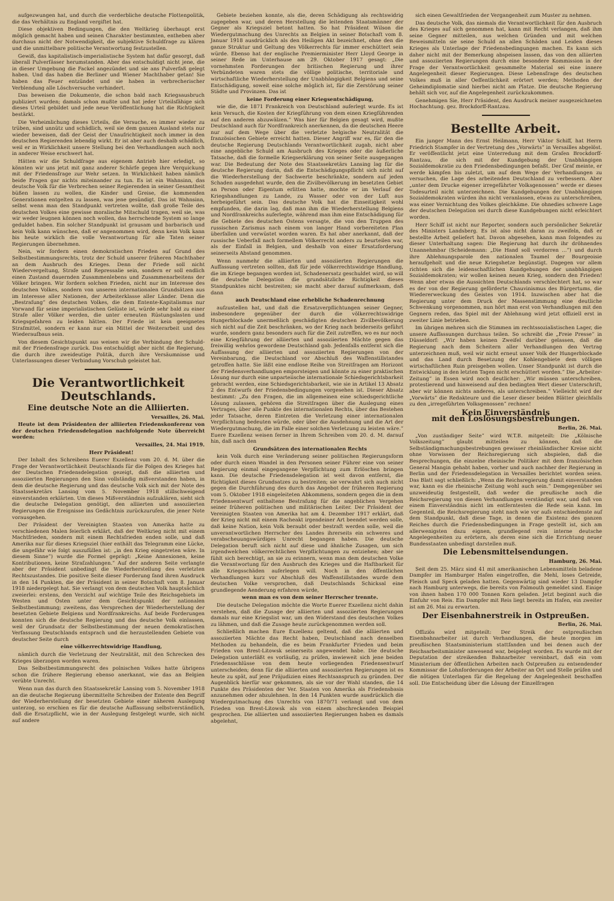aufgezwungen hat, und durch die verderbliche deutsche Flottenpolitik, die das Verhältnis zu England vergiftet hat.
Diese objektiven Bedingungen, die den Weltkrieg überhaupt erst möglich gemacht haben und seinen Charakter bestimmten, entheben aber durchaus nicht der Notwendigkeit, die subjektive Schuldfrage zu klären und die unmittelbare politische Verantwortung festzustellen.
Gewiß, das kapitalistisch-imperialistische System hat dafür gesorgt, daß überall Pulverfässer herumstanden. Aber das entschuldigt nicht jene, die in dieser Umgebung die Fackel angezündet und sie ans Pulverfaß gelegt haben. Und das haben die Berliner und Wiener Machthaber getan! Sie haben das Feuer entzündet und sie haben in verbrecherischer Verblendung alle Löschversuche verhindert.
Das beweisen die Dokumente, die schon bald nach Kriegsausbruch publiziert wurden; damals schon mußte und hat jeder Urteilsfähige sich dieses Urteil gebildet und jede neue Veröffentlichung hat die Richtigkeit bestärkt.
Die Verheimlichung dieses Urteils, die Versuche, es immer wieder zu trüben, sind unnütz und schädlich, weil sie dem ganzen Ausland stets nur wieder beweisen, daß der Geist der Unaufrichtigkeit noch immer in den deutschen Regierenden lebendig wirkt. Er ist aber auch deshalb schädlich, weil er in Wirklichkeit unsere Stellung bei den Verhandlungen auch noch in anderer Weise erschwert hat.
Hätten wir die Schuldfrage aus eigenem Antrieb hier erledigt, so könnten wir uns jetzt mit ganz anderer Schärfe gegen ihre Verquickung mit der Friedensfrage zur Wehr setzen. In Wirklichkeit haben nämlich beide Fragen gar nichts miteinander zu tun. Es ist ein Wahnsinn, das deutsche Volk für die Verbrechen seiner Regierenden in seiner Gesamtheit büßen lassen zu wollen, die Kinder und Greise, die kommenden Generationen entgelten zu lassen, was jene gesündigt. Das ist Wahnsinn, selbst wenn man den Standpunkt vertreten wollte, daß große Teile des deutschen Volkes eine gewisse moralische Mitschuld tragen, weil sie, was wir weder leugnen können noch wollen, das herrschende System so lange geduldet haben. Ein solcher Standpunkt ist grausam und barbarisch und kein Volk kann wünschen, daß er angenommen wird, denn kein Volk kann bis heute wirklich die volle Verantwortung für alle Taten seiner Regierungen übernehmen.
Nein, wir fordern einen demokratischen Frieden auf Grund des Selbstbestimmungsrechts, trotz der Schuld unserer früheren Machthaber an dem Ausbruch des Krieges. Denn der Friede soll nicht Wiedervergeltung, Strafe und Repressalie sein, sondern er soll endlich einen Zustand dauernden Zusammenlebens und Zusammenarbeitens der Völker bringen. Wir fordern solchen Frieden, nicht nur im Interesse des deutschen Volkes, sondern von unseren internationalen Grundsätzen aus im Interesse aller Nationen, der Arbeiterklasse aller Länder. Denn die „Bestrafung“ des deutschen Volkes, die dem Entente-Kapitalismus nur Vorwand für seine imperialistischen Gelüste ist, würde sehr bald zu einer Strafe aller Völker werden, die unter erneuten Rüstungslasten und Kriegsgefahren zu leiden hätten. Der Friede ist kein geeignetes Strafmittel, sondern er kann nur ein Mittel der Weiterarbeit und des Wiederaufbaus sein.
Von diesem Gesichtspunkt aus weisen wir die Verbindung der Schuld- mit der Friedensfrage zurück. Das entschuldigt aber nicht die Regierung, die durch ihre zweideutige Politik, durch ihre Versäumnisse und Unterlassungen dieser Verbindung Vorschub geleistet hat.
Die Verantwortlichkeit Deutschlands.
Eine deutsche Note an die Alliierten.
Versailles, 26. Mai.
Heute ist dem Präsidenten der alliierten Friedenskonferenz von der deutschen Friedensdelegation nachfolgende Note überreicht worden:
Versailles, 24. Mai 1919.
Herr Präsident!
Der Inhalt des Schreibens Euerer Exzellenz vom 20. d. M. über die Frage der Verantwortlichkeit Deutschlands für die Folgen des Krieges hat der Deutschen Friedensdelegation gezeigt, daß die alliierten und assoziierten Regierungen den Sinn vollständig mißverstanden haben, in dem die deutsche Regierung und das deutsche Volk sich mit der Note des Staatssekretärs Lansing vom 5. November 1918 stillschweigend einverstanden erklärten. Um dieses Mißverständnis aufzuklären, sieht sich die deutsche Delegation genötigt, den alliierten und assoziierten Regierungen die Ereignisse ins Gedächtnis zurückzurufen, die jener Note vorausgehen.
Der Präsident der Vereinigten Staaten von Amerika hatte zu verschiedenen Malen feierlich erklärt, daß der Weltkrieg nicht mit einem Machtfrieden, sondern mit einem Rechtsfrieden enden solle, und daß Amerika nur für dieses Kriegsziel (hier enthält das Telegramm eine Lücke, die ungefähr wie folgt auszufüllen ist: „in den Krieg eingetreten wäre. In diesem Sinne“) wurde die Formel geprägt: „Keine Annexionen, keine Kontributionen, keine Strafzahlungen.“ Auf der anderen Seite verlangte aber der Präsident unbedingt die Wiederherstellung des verletzten Rechtszustandes. Die positive Seite dieser Forderung fand ihren Ausdruck in den 14 Punkten, die der Präsident in seiner Botschaft vom 8. Januar 1918 niedergelegt hat. Sie verlangt von dem deutschen Volk hauptsächlich zweierlei: erstens, den Verzicht auf wichtige Teile des Reichsgebiets im Westen und Osten unter dem Gesichtspunkt der nationalen Selbstbestimmung; zweitens, das Versprechen der Wiederherstellung der besetzten Gebiete Belgiens und Nordfrankreichs. Auf beide Forderungen konnten sich die deutsche Regierung und das deutsche Volk einlassen, weil der Grundsatz der Selbstbestimmung der neuen demokratischen Verfassung Deutschlands entsprach und die herzustellenden Gebiete von deutscher Seite durch
eine völkerrechtswidrige Handlung,
nämlich durch die Verletzung der Neutralität, mit den Schrecken des Krieges überzogen worden waren.
Das Selbstbestimmungsrecht des polnischen Volkes hatte übrigens schon die frühere Regierung ebenso anerkannt, wie das an Belgien verübte Unrecht.
Wenn nun das durch den Staatssekretär Lansing vom 5. November 1918 an die deutsche Regierung übermittelte Schreiben der Entente den Begriff der Wiederherstellung der besetzten Gebiete einer näheren Auslegung unterzog, so erschien es für die deutsche Auffassung selbstverständlich, daß die Ersatzpflicht, wie in der Auslegung festgelegt wurde, sich nicht auf andere
Gebiete beziehen konnte, als die, deren Schädigung als rechtswidrig zugegeben war, und deren Herstellung die leitenden Staatsmänner der Gegner als Kriegsziel betont hatten. So hat Präsident Wilson die Wiedergutmachung des Unrechts an Belgien in seiner Botschaft vom 8. Januar 1918 ausdrücklich als den Heiligen Akt bezeichnet, ohne den die ganze Struktur und Geltung des Völkerrechts für immer erschüttert sein würde. Ebenso hat der englische Premierminister Herr Lloyd George in seiner Rede im Unterhause am 29. Oktober 1917 gesagt: „Die vornehmsten Forderungen der britischen Regierung und ihrer Verbündeten waren stets die völlige politische, territoriale und wirtschaftliche Wiederherstellung der Unabhängigkeit Belgiens und seine Entschädigung, soweit eine solche möglich ist, für die Zerstörung seiner Städte und Provinzen. Das ist
keine Forderung einer Kriegsentschädigung,
wie die, die 1871 Frankreich von Deutschland auferlegt wurde. Es ist kein Versuch, die Kosten der Kriegführung von dem einen Kriegführenden auf den anderen abzuwälzen.“ Was hier für Belgien gesagt wird, mußte Deutschland auch für Nordfrankreich anerkennen, da die deutschen Heere nur auf dem Wege über die verletzte belgische Neutralität die französischen Gebiete erreicht hatten. Dieser Angriff war es, für den die deutsche Regierung Deutschlands Verantwortlichkeit zugab, nicht aber eine angebliche Schuld am Ausbruch des Krieges oder die äußerliche Tatsache, daß die formelle Kriegserklärung von seiner Seite ausgegangen war. Die Bedeutung der Note des Staatssekretärs Lansing lag für die deutsche Regierung darin, daß die Entschädigungspflicht sich nicht auf die Wiederherstellung der Sachwerte beschränkte, sondern auf jeden Schaden ausgedehnt wurde, den die Zivilbevölkerung im besetzten Gebiet an Person oder Eigentum erlitten hatte, mochte er im Verlauf der Kriegshandlungen zu Lande, zu Wasser oder von der Luft aus herbeigeführt sein. Das deutsche Volk hat die Einseitigkeit wohl empfunden, die darin lag, daß man ihm die Wiederherstellung Belgiens und Nordfrankreichs auferlegte, während man ihm eine Entschädigung für die Gebiete des deutschen Ostens versagte, die von den Truppen des russischen Zarismus nach einem von langer Hand vorbereiteten Plan überfallen und verwüstet worden waren. Es hat aber anerkannt, daß der russische Ueberfall nach formellem Völkerrecht anders zu beurteilen war, als der Einfall in Belgien, und deshalb von einer Ersatzforderung seinerseits Abstand genommen.
Wenn nunmehr die alliierten und assoziierten Regierungen die Auffassung vertreten sollten, daß für jede völkerrechtswidrige Handlung, die im Kriege begangen worden ist, Schadenersatz geschuldet wird, so will die deutsche Delegation die grundsätzliche Richtigkeit dieses Standpunktes nicht bestreiten; sie macht aber darauf aufmerksam, daß dann
auch Deutschland eine erhebliche Schadenrechnung
aufzustellen hat, und daß die Ersatzverpflichtungen seiner Gegner, insbesondere gegenüber der durch die völkerrechtswidrige Hungerblockade unermeßlich geschädigten deutschen Zivilbevölkerung sich nicht auf die Zeit beschränken, wo der Krieg nach beiderseits geführt wurde, sondern ganz besonders auch für die Zeit zutreffen, wo es nur noch eine Kriegführung der alliierten und assoziierten Mächte gegen das freiwillig wehrlos gewordene Deutschland gab. Jedenfalls entfernt sich die Auffassung der alliierten und assoziierten Regierungen von der Vereinbarung, die Deutschland vor Abschluß des Waffenstillstandes getroffen hatte. Sie läßt eine endlose Reihe von Streitfragen am Horizont der Friedensverhandlungen emporsteigen und könnte zu einer praktischen Lösung nur durch eine unparteiische internationale Schiedsgerichtsbarkeit gebracht werden, eine Schiedsgerichtsbarkeit, wie sie in Artikel 13 Absatz 2 des Entwurfs der Friedensbedingungen vorgesehen ist. Dieser Absatz bestimmt: „Zu den Fragen, die im allgemeinen eine schiedsgerichtliche Lösung zulassen, gehören die Streitfragen über die Auslegung eines Vertrages, über alle Punkte des internationalen Rechts, über das Bestehen jeder Tatsache, deren Eintreten die Verletzung einer internationalen Verpflichtung bedeuten würde, oder über die Ausdehnung und die Art der Wiedergutmachung, die im Falle einer solchen Verletzung zu leisten wäre.“ Euere Exzellenz weisen ferner in Ihrem Schreiben vom 20. d. M. darauf hin, daß nach den
Grundsätzen des internationalen Rechts
kein Volk durch eine Veränderung seiner politischen Regierungsform oder durch einen Wandel in den Personen seiner Führer eine von seiner Regierung einmal eingegangene Verpflichtung zum Erlöschen bringen kann. Die deutsche Friedensdelegation ist weit davon entfernt, die Richtigkeit dieses Grundsatzes zu bestreiten; sie verwahrt sich auch nicht gegen die Durchführung des durch das Angebot der früheren Regierung vom 5. Oktober 1918 eingeleiteten Abkommens, sondern gegen die in dem Friedensentwurf enthaltene Bestrafung für die angeblichen Vergehen seiner früheren politischen und militärischen Leiter. Der Präsident der Vereinigten Staaten von Amerika hat am 4. Dezember 1917 erklärt, daß der Krieg nicht mit einem Racheakt irgendeiner Art beendet werden solle, daß keine Nation, kein Volk beraubt oder bestraft werden solle, weil die unverantwortlichen Herrscher des Landes ihrerseits ein schweres und verabscheuungswürdiges Unrecht begangen haben. Die deutsche Delegation beruft sich nicht auf diese und ähnliche Zusagen, um sich irgendwelchen völkerrechtlichen Verpflichtungen zu entziehen; aber sie fühlt sich berechtigt, an sie zu erinnern, wenn man dem deutschen Volke die Verantwortung für den Ausbruch des Krieges und die Haftbarkeit für alle Kriegsschäden auferlegen will. Noch in den öffentlichen Verhandlungen kurz vor Abschluß des Waffenstillstandes wurde dem deutschen Volke versprochen, daß Deutschlands Schicksal eine grundlegende Aenderung erfahren würde,
wenn man es von dem seiner Herrscher trennte.
Die deutsche Delegation möchte die Worte Euerer Exzellenz nicht dahin verstehen, daß die Zusage der alliierten und assoziierten Regierungen damals nur eine Kriegslist war, um den Widerstand des deutschen Volkes zu lähmen, und daß die Zusage heute zurückgenommen werden soll.
Schließlich machen Eure Exzellenz geltend, daß die alliierten und assoziierten Mächte das Recht haben, Deutschland nach denselben Methoden zu behandeln, die es beim Frankfurter Frieden und beim Frieden von Brest-Litowsk seinerseits angewendet habe. Die deutsche Delegation unterläßt es vorläufig, zu prüfen, inwieweit sich jene beiden Friedensschlüsse von dem heute vorliegenden Friedensentwurf unterscheiden; denn für die alliierten und assoziierten Regierungen ist es heute zu spät, auf jene Präjudizien eines Rechtsanspruch zu gründen. Der Augenblick hierfür war gekommen, als sie vor der Wahl standen, die 14 Punkte des Präsidenten der Ver. Staaten von Amerika als Friedensbasis anzunehmen oder abzulehnen. In den 14 Punkten wurde ausdrücklich die Wiedergutmachung des Unrechts von 1870/71 verlangt und von dem Frieden von Brest-Litowsk als von einem abschreckenden Beispiel gesprochen. Die alliierten und assoziierten Regierungen haben es damals abgelehnt,
sich einen Gewaltfrieden der Vergangenheit zum Muster zu nehmen.
Das deutsche Volk, das niemals die Verantwortlichkeit für den Ausbruch des Krieges auf sich genommen hat, kann mit Recht verlangen, daß ihm seine Gegner mitteilen, aus welchen Gründen und mit welchen Beweismitteln sie seine Schuld an allen Schäden und Leiden dieses Krieges als Unterlage der Friedensbedingungen machen. Es kann sich daher nicht mit der Bemerkung abspeisen lassen, das von den alliierten und assoziierten Regierungen durch eine besondere Kommission in der Frage der Verantwortlichkeit gesammelte Material sei eine innere Angelegenheit dieser Regierungen. Diese Lebensfrage des deutschen Volkes muß in aller Oeffentlichkeit erörtert werden; Methoden der Geheimdiplomatie sind hierbei nicht am Platze. Die deutsche Regierung behält sich vor, auf die Angelegenheit zurückzukommen.
Genehmigen Sie, Herr Präsident, den Ausdruck meiner ausgezeichneten Hochachtung. gez. Brockdorff-Rantzau.
Bestellte Arbeit.
Ein junger Mann des Ernst Heilmann, Herr Viktor Schiff, hat Herrn Friedrich Stampfer in der Vertretung des „Vorwärts“ in Versailles abgelöst. Er veröffentlicht jetzt eine Unterredung mit dem Grafen Brockdorff-Rantzau, die sich mit der Kundgebung der Unabhängigen Sozialdemokratie zu den Friedensbedingungen befaßt. Der Graf meinte, er werde kämpfen bis zuletzt, um auf dem Wege der Verhandlungen zu versuchen, die Lage des arbeitenden Deutschland zu verbessern. Aber „unter dem Drucke eigener irregeführter Volksgenossen“ werde er dieses Todesurteil nicht unterzeichnen. Die Kundgebungen der Unabhängigen Sozialdemokraten würden ihn nicht veranlassen, etwas zu unterschreiben, was einer Vernichtung des Volkes gleichkäme. Die ohnedies schwere Lage der deutschen Delegation sei durch diese Kundgebungen nicht erleichtert worden.
Herr Schiff ist nicht nur Reporter, sondern auch persönlicher Sekretär des Ministers Landsberg. Es ist also nicht daran zu zweifeln, daß er bestellte Arbeit geliefert hat. Davon abgesehen, kann man folgendes zu dieser Unterhaltung sagen: Die Regierung hat durch ihr dröhnendes Unannehmbar (Scheidemann: „Die Hand soll verdorren …“) und durch ihre Ablehnungsparole den nationalen Taumel der Bourgeoisie heraufgeholt und die neue Kriegshetze begünstigt. Dagegen vor allem richten sich die leidenschaftlichen Kundgebungen der unabhängigen Sozialdemokraten; wir wollen keinen neuen Krieg, sondern den Frieden! Wenn aber etwas die Aussichten Deutschlands verschlechtert hat, so war es der von der Regierung geförderte Chauvinismus des Bürgertums, die Wiedererweckung des Geistes von 1914. Inzwischen aber hat die Regierung unter dem Druck der Massenstimmung eine deutliche Schwenkung vorgenommen, nun hört man erst von Verhandlungen mit den Gegnern reden, das Spiel mit der Ablehnung wird jetzt offiziell erst in zweiter Linie betrieben.
Im übrigen mehren sich die Stimmen im rechtssozialistischen Lager, die unsere Auffassungen durchaus teilen. So schreibt die „Freie Presse“ in Düsseldorf: „Wir haben keinen Zweifel darüber gelassen, daß die Regierung nach dem Scheitern aller Verhandlungen den Vertrag unterzeichnen muß, weil wir nicht erneut unser Volk der Hungerblockade und das Land durch Besetzung der Kohlengebiete dem völligen wirtschaftlichen Ruin preisgeben wollen. Unser Standpunkt ist durch die Entwicklung in den letzten Tagen nicht erschüttert worden.“ Die „Arbeiter-Zeitung“ in Essen wird noch deutlicher: „Wir müssen unterschreiben, protestierend und hinweisend auf den bedingten Wert dieser Unterschrift, aber wir können nichts anderes, als unterschreiben.“ Vielleicht wird der „Vorwärts“ die Redakteure und die Leser dieser beiden Blätter gleichfalls zu den „irregeführten Volksgenossen“ rechnen!
Kein Einverständnis
mit den Loslösungsbestrebungen.
Berlin, 26. Mai.
„Von zuständiger Seite“ wird W.T.B. mitgeteilt: Die „Kölnische Volkszeitung“ glaubt mitteilen zu können, daß die Selbständigmachungsbestrebungen gewisser rheinländischer Kreise nicht ohne Vorwissen der Reichsregierung sich abspielen, daß die Besprechungen, die einzelne rheinische Politiker mit dem französischen General Mangin gehabt haben, vorher und auch nachher der Regierung in Berlin und der Friedensdelegation in Versailles berichtet worden seien. Das Blatt sagt schließlich: „Wenn die Reichsregierung damit einverstanden war, kann es die rheinische Zeitung wohl auch sein.“ Demgegenüber sei unzweideutig festgestellt, daß weder die preußische noch die Reichsregierung von diesen Verhandlungen verständigt war, und daß von einem Einverständnis nicht im entferntesten die Rede sein kann. Im Gegenteil, die Reichsregierung steht nach wie vor aufs entschiedenste auf dem Standpunkt, daß diese Tage, in denen die Existenz des ganzen Reiches durch die Friedensbedingungen in Frage gestellt ist, sich am allerwenigsten dazu eignen, grundlegend rein interne deutsche Angelegenheiten zu erörtern, als deren eine sich die Errichtung neuer Bundesstaaten unbedingt darstellen muß.
Die Lebensmittelsendungen.
Hamburg, 26. Mai.
Seit dem 25. März sind 41 mit amerikanischen Lebensmitteln beladene Dampfer im Hamburger Hafen eingetroffen, die Mehl, loses Getreide, Fleisch und Speck geladen hatten. Gegenwärtig sind wieder 13 Dampfer nach Hamburg unterwegs, die bereits von Falmouth gemeldet sind. Einige von ihnen haben 170 000 Tonnen Korn geladen. Jetzt beginnt auch die Einfuhr von Reis. Ein Dampfer mit Reis liegt bereits im Hafen, ein zweiter ist am 26. Mai zu erwarten.
Der Eisenbahnerstreik in Ostpreußen.
Berlin, 26. Mai.
Offiziös wird mitgeteilt: Der Streik der ostpreußischen Eisenbahnarbeiter ist durch Verhandlungen, die heute morgen im preußischen Staatsministerium stattfanden und bei denen auch der Reichsarbeitsminister anwesend war, beigelegt worden. Es wurde mit der Deputation der streikenden Bahnarbeiter vereinbart, daß ein vom Ministerium der öffentlichen Arbeiten nach Ostpreußen zu entsendender Kommissar die Lohnforderungen der Arbeiter an Ort und Stelle prüfen und die nötigen Unterlagen für die Regelung der Angelegenheit beschaffen soll. Die Entscheidung über die Lösung der Einzelfragen